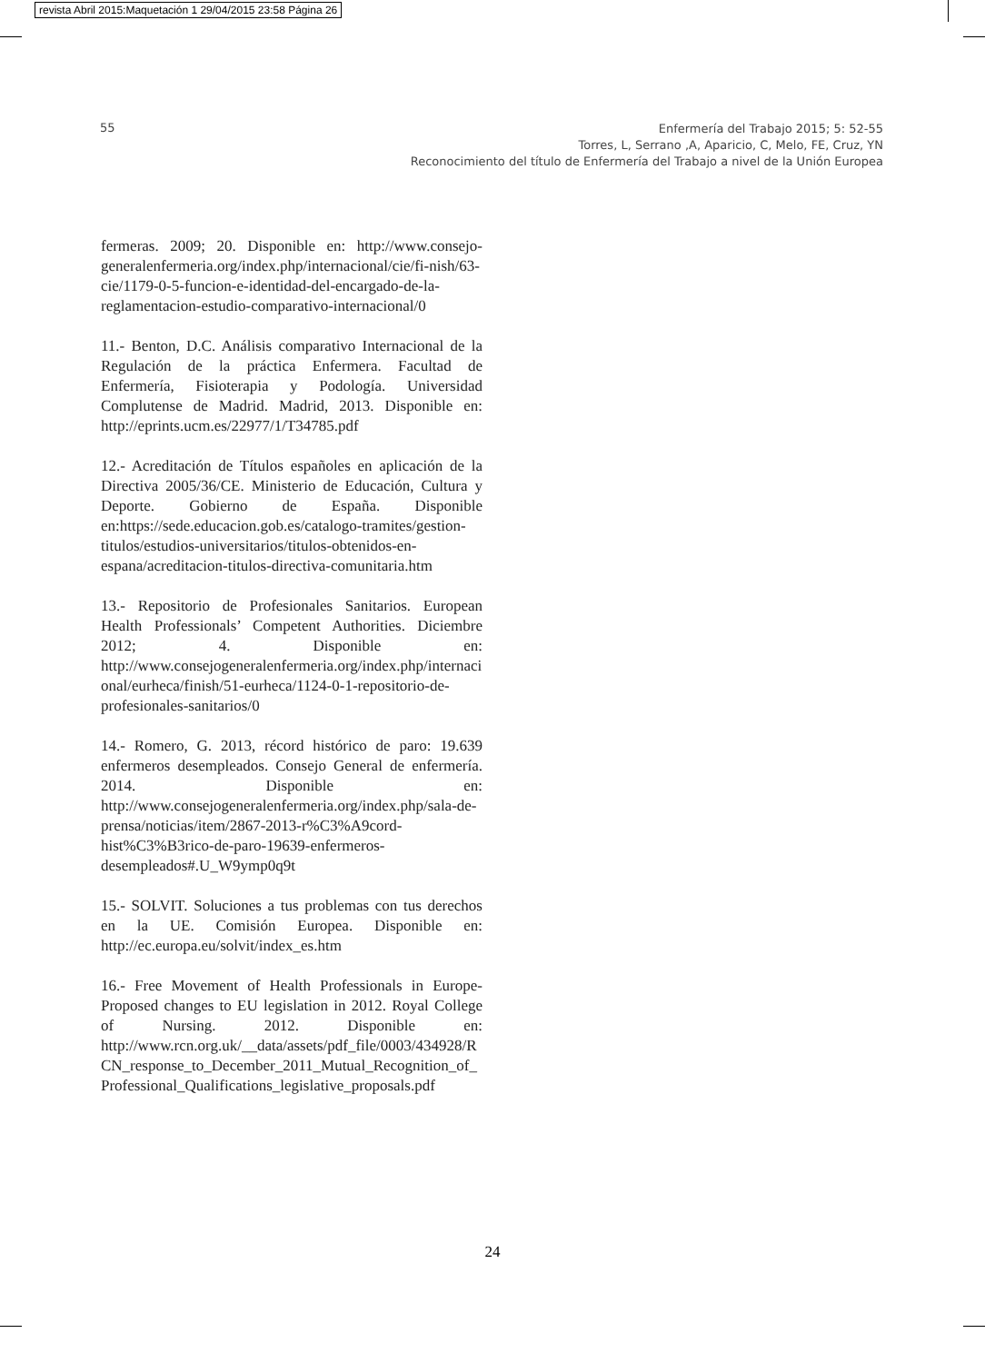revista Abril 2015:Maquetación 1 29/04/2015 23:58 Página 26
55
Enfermería del Trabajo 2015; 5: 52-55
Torres, L, Serrano ,A, Aparicio, C, Melo, FE, Cruz, YN
Reconocimiento del título de Enfermería del Trabajo a nivel de la Unión Europea
fermeras. 2009; 20. Disponible en: http://www.consejo-generalenfermeria.org/index.php/internacional/cie/fi-nish/63-cie/1179-0-5-funcion-e-identidad-del-encargado-de-la-reglamentacion-estudio-comparativo-internacional/0
11.- Benton, D.C. Análisis comparativo Internacional de la Regulación de la práctica Enfermera. Facultad de Enfermería, Fisioterapia y Podología. Universidad Complutense de Madrid. Madrid, 2013. Disponible en: http://eprints.ucm.es/22977/1/T34785.pdf
12.- Acreditación de Títulos españoles en aplicación de la Directiva 2005/36/CE. Ministerio de Educación, Cultura y Deporte. Gobierno de España. Disponible en:https://sede.educacion.gob.es/catalogo-tramites/gestion-titulos/estudios-universitarios/titulos-obtenidos-en-espana/acreditacion-titulos-directiva-comunitaria.htm
13.- Repositorio de Profesionales Sanitarios. European Health Professionals’ Competent Authorities. Diciembre 2012; 4. Disponible en: http://www.consejogeneralenfermeria.org/index.php/internacional/eurheca/finish/51-eurheca/1124-0-1-repositorio-de-profesionales-sanitarios/0
14.- Romero, G. 2013, récord histórico de paro: 19.639 enfermeros desempleados. Consejo General de enfermería. 2014. Disponible en: http://www.consejogeneralenfermeria.org/index.php/sala-de-prensa/noticias/item/2867-2013-r%C3%A9cord-hist%C3%B3rico-de-paro-19639-enfermeros-desempleados#.U_W9ymp0q9t
15.- SOLVIT. Soluciones a tus problemas con tus derechos en la UE. Comisión Europea. Disponible en: http://ec.europa.eu/solvit/index_es.htm
16.- Free Movement of Health Professionals in Europe-Proposed changes to EU legislation in 2012. Royal College of Nursing. 2012. Disponible en: http://www.rcn.org.uk/__data/assets/pdf_file/0003/434928/RCN_response_to_December_2011_Mutual_Recognition_of_Professional_Qualifications_legislative_proposals.pdf
24